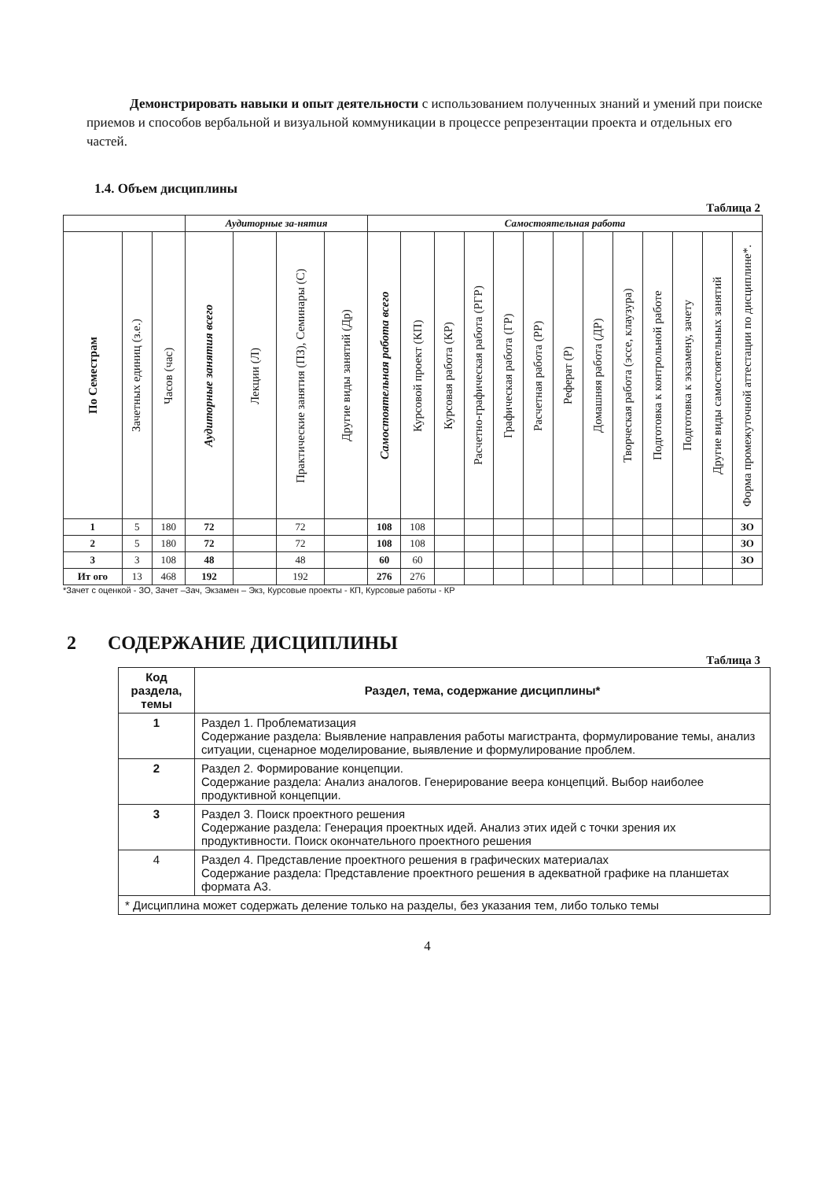Демонстрировать навыки и опыт деятельности с использованием полученных знаний и умений при поиске приемов и способов вербальной и визуальной коммуникации в процессе репрезентации проекта и отдельных его частей.
1.4. Объем дисциплины
Таблица 2
| | | | Аудиторные за-нятия | | | | Самостоятельная работа | | | | | | | | | | | | |
| --- | --- | --- | --- | --- | --- | --- | --- | --- | --- | --- | --- | --- | --- | --- | --- | --- | --- | --- | --- |
| По Семестрам | Зачетных единиц (з.е.) | Часов (час) | Аудиторные занятия всего | Лекции (Л) | Практические занятия (ПЗ), Семинары (С) | Другие виды занятий (Др) | Самостоятельная работа всего | Курсовой проект (КП) | Курсовая работа (КР) | Расчетно-графическая работа (РГР) | Графическая работа (ГР) | Расчетная работа (РР) | Реферат (Р) | Домашняя работа (ДР) | Творческая работа (эссе, клаузура) | Подготовка к контрольной работе | Подготовка к экзамену, зачету | Другие виды самостоятельных занятий | Форма промежуточной аттестации по дисциплине*. |
| 1 | 5 | 180 | 72 | | 72 | | 108 | 108 | | | | | | | | | | | ЗО |
| 2 | 5 | 180 | 72 | | 72 | | 108 | 108 | | | | | | | | | | | ЗО |
| 3 | 3 | 108 | 48 | | 48 | | 60 | 60 | | | | | | | | | | | ЗО |
| Ит ого | 13 | 468 | 192 | | 192 | | 276 | 276 | | | | | | | | | | | |
*Зачет с оценкой - ЗО, Зачет –Зач, Экзамен – Экз, Курсовые проекты - КП, Курсовые работы - КР
2 СОДЕРЖАНИЕ ДИСЦИПЛИНЫ
Таблица 3
| Код раздела, темы | Раздел, тема, содержание дисциплины* |
| --- | --- |
| 1 | Раздел 1. Проблематизация Содержание раздела: Выявление направления работы магистранта, формулирование темы, анализ ситуации, сценарное моделирование, выявление и формулирование проблем. |
| 2 | Раздел 2. Формирование концепции. Содержание раздела: Анализ аналогов. Генерирование веера концепций. Выбор наиболее продуктивной концепции. |
| 3 | Раздел 3. Поиск проектного решения Содержание раздела: Генерация проектных идей. Анализ этих идей с точки зрения их продуктивности. Поиск окончательного проектного решения |
| 4 | Раздел 4. Представление проектного решения в графических материалах Содержание раздела: Представление проектного решения в адекватной графике на планшетах формата А3. |
| * Дисциплина может содержать деление только на разделы, без указания тем, либо только темы | |
4